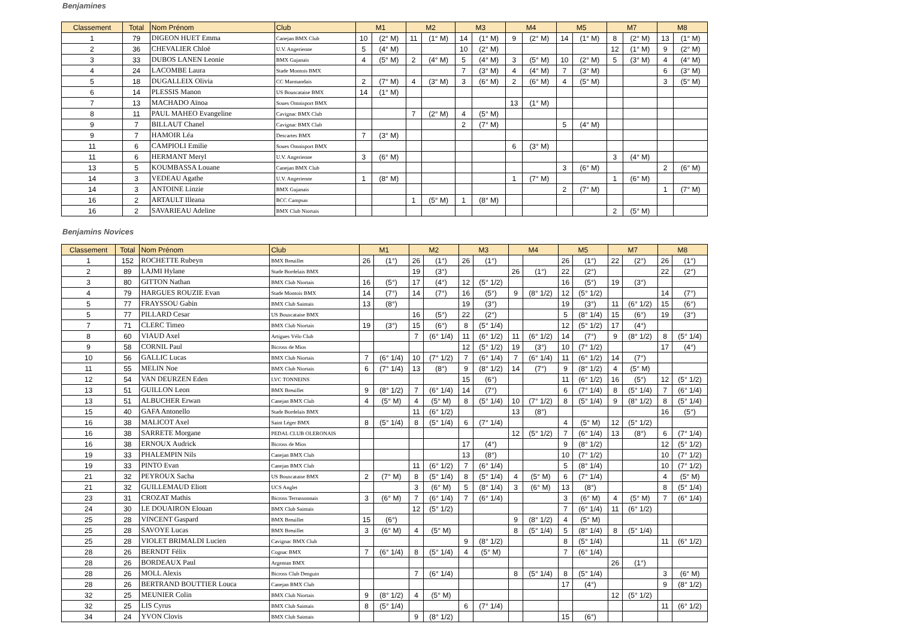Benjamines
| Classement | Total | Nom Prénom | Club | M1 | | M2 | | M3 | | M4 | | M5 | | M7 | | M8 | |
| --- | --- | --- | --- | --- | --- | --- | --- | --- | --- | --- | --- | --- | --- | --- | --- | --- | --- |
| 1 | 79 | DIGEON HUET Emma | Canejan BMX Club | 10 | (2° M) | 11 | (1° M) | 14 | (1° M) | 9 | (2° M) | 14 | (1° M) | 8 | (2° M) | 13 | (1° M) |
| 2 | 36 | CHEVALIER Chloë | U.V. Angerienne | 5 | (4° M) | | | 10 | (2° M) | | | | | 12 | (1° M) | 9 | (2° M) |
| 3 | 33 | DUBOS LANEN Leonie | BMX Gujanais | 4 | (5° M) | 2 | (4° M) | 5 | (4° M) | 3 | (5° M) | 10 | (2° M) | 5 | (3° M) | 4 | (4° M) |
| 4 | 24 | LACOMBE Laura | Stade Montois BMX | | | | | 7 | (3° M) | 4 | (4° M) | 7 | (3° M) | | | 6 | (3° M) |
| 5 | 18 | DUGALLEIX Olivia | CC Marmandais | 2 | (7° M) | 4 | (3° M) | 3 | (6° M) | 2 | (6° M) | 4 | (5° M) | | | 3 | (5° M) |
| 6 | 14 | PLESSIS Manon | US Bouscataise BMX | 14 | (1° M) | | | | | | | | | | | | |
| 7 | 13 | MACHADO Aïnoa | Soues Omnisport BMX | | | | | | | 13 | (1° M) | | | | | | |
| 8 | 11 | PAUL MAHEO Evangeline | Cavignac BMX Club | | | 7 | (2° M) | 4 | (5° M) | | | | | | | | |
| 9 | 7 | BILLAUT Chanel | Cavignac BMX Club | | | | | 2 | (7° M) | | | 5 | (4° M) | | | | |
| 9 | 7 | HAMOIR Léa | Descartes BMX | 7 | (3° M) | | | | | | | | | | | | |
| 11 | 6 | CAMPIOLI Emilie | Soues Omnisport BMX | | | | | | | 6 | (3° M) | | | | | | |
| 11 | 6 | HERMANT Meryl | U.V. Angerienne | 3 | (6° M) | | | | | | | | | 3 | (4° M) | | |
| 13 | 5 | KOUMBASSA Louane | Canejan BMX Club | | | | | | | | | 3 | (6° M) | | | 2 | (6° M) |
| 14 | 3 | VEDEAU Agathe | U.V. Angerienne | 1 | (8° M) | | | | | 1 | (7° M) | | | 1 | (6° M) | | |
| 14 | 3 | ANTOINE Linzie | BMX Gujanais | | | | | | | | | 2 | (7° M) | | | 1 | (7° M) |
| 16 | 2 | ARTAULT Illeana | BCC Campsas | | | 1 | (5° M) | 1 | (8° M) | | | | | | | | |
| 16 | 2 | SAVARIEAU Adeline | BMX Club Niortais | | | | | | | | | | | 2 | (5° M) | | |
Benjamins Novices
| Classement | Total | Nom Prénom | Club | M1 | | M2 | | M3 | | M4 | | M5 | | M7 | | M8 | |
| --- | --- | --- | --- | --- | --- | --- | --- | --- | --- | --- | --- | --- | --- | --- | --- | --- | --- |
| 1 | 152 | ROCHETTE Rubeyn | BMX Breuillet | 26 | (1°) | 26 | (1°) | 26 | (1°) | | | 26 | (1°) | 22 | (2°) | 26 | (1°) |
| 2 | 89 | LAJMI Hylane | Stade Bordelais BMX | | | 19 | (3°) | | | 26 | (1°) | 22 | (2°) | | | 22 | (2°) |
| 3 | 80 | GITTON Nathan | BMX Club Niortais | 16 | (5°) | 17 | (4°) | 12 | (5° 1/2) | | | 16 | (5°) | 19 | (3°) | | |
| 4 | 79 | HARGUES ROUZIE Evan | Stade Montois BMX | 14 | (7°) | 14 | (7°) | 16 | (5°) | 9 | (8° 1/2) | 12 | (5° 1/2) | | | 14 | (7°) |
| 5 | 77 | FRAYSSOU Gabin | BMX Club Saintais | 13 | (8°) | | | 19 | (3°) | | | 19 | (3°) | 11 | (6° 1/2) | 15 | (6°) |
| 5 | 77 | PILLARD Cesar | US Bouscataise BMX | | | 16 | (5°) | 22 | (2°) | | | 5 | (8° 1/4) | 15 | (6°) | 19 | (3°) |
| 7 | 71 | CLERC Timeo | BMX Club Niortais | 19 | (3°) | 15 | (6°) | 8 | (5° 1/4) | | | 12 | (5° 1/2) | 17 | (4°) | | |
| 8 | 60 | VIAUD Axel | Artigues Vélo Club | | | 7 | (6° 1/4) | 11 | (6° 1/2) | 11 | (6° 1/2) | 14 | (7°) | 9 | (8° 1/2) | 8 | (5° 1/4) |
| 9 | 58 | CORNIL Paul | Bicross de Mios | | | | | 12 | (5° 1/2) | 19 | (3°) | 10 | (7° 1/2) | | | 17 | (4°) |
| 10 | 56 | GALLIC Lucas | BMX Club Niortais | 7 | (6° 1/4) | 10 | (7° 1/2) | 7 | (6° 1/4) | 7 | (6° 1/4) | 11 | (6° 1/2) | 14 | (7°) | | |
| 11 | 55 | MELIN Noe | BMX Club Niortais | 6 | (7° 1/4) | 13 | (8°) | 9 | (8° 1/2) | 14 | (7°) | 9 | (8° 1/2) | 4 | (5° M) | | |
| 12 | 54 | VAN DEURZEN Eden | LVC TONNEINS | | | | | 15 | (6°) | | | 11 | (6° 1/2) | 16 | (5°) | 12 | (5° 1/2) |
| 13 | 51 | GUILLON Leon | BMX Breuillet | 9 | (8° 1/2) | 7 | (6° 1/4) | 14 | (7°) | | | 6 | (7° 1/4) | 8 | (5° 1/4) | 7 | (6° 1/4) |
| 13 | 51 | ALBUCHER Erwan | Canejan BMX Club | 4 | (5° M) | 4 | (5° M) | 8 | (5° 1/4) | 10 | (7° 1/2) | 8 | (5° 1/4) | 9 | (8° 1/2) | 8 | (5° 1/4) |
| 15 | 40 | GAFA Antonello | Stade Bordelais BMX | | | 11 | (6° 1/2) | | | 13 | (8°) | | | | | 16 | (5°) |
| 16 | 38 | MALICOT Axel | Saint Léger BMX | 8 | (5° 1/4) | 8 | (5° 1/4) | 6 | (7° 1/4) | | | 4 | (5° M) | 12 | (5° 1/2) | | |
| 16 | 38 | SARRETE Morgane | PEDAL CLUB OLERONAIS | | | | | | | 12 | (5° 1/2) | 7 | (6° 1/4) | 13 | (8°) | 6 | (7° 1/4) |
| 16 | 38 | ERNOUX Audrick | Bicross de Mios | | | | | 17 | (4°) | | | 9 | (8° 1/2) | | | 12 | (5° 1/2) |
| 19 | 33 | PHALEMPIN Nils | Canejan BMX Club | | | | | 13 | (8°) | | | 10 | (7° 1/2) | | | 10 | (7° 1/2) |
| 19 | 33 | PINTO Evan | Canejan BMX Club | | | 11 | (6° 1/2) | 7 | (6° 1/4) | | | 5 | (8° 1/4) | | | 10 | (7° 1/2) |
| 21 | 32 | PEYROUX Sacha | US Bouscataise BMX | 2 | (7° M) | 8 | (5° 1/4) | 8 | (5° 1/4) | 4 | (5° M) | 6 | (7° 1/4) | | | 4 | (5° M) |
| 21 | 32 | GUILLEMAUD Eliott | UCS Anglet | | | 3 | (6° M) | 5 | (8° 1/4) | 3 | (6° M) | 13 | (8°) | | | 8 | (5° 1/4) |
| 23 | 31 | CROZAT Mathis | Bicross Terrassonnais | 3 | (6° M) | 7 | (6° 1/4) | 7 | (6° 1/4) | | | 3 | (6° M) | 4 | (5° M) | 7 | (6° 1/4) |
| 24 | 30 | LE DOUAIRON Elouan | BMX Club Saintais | | | 12 | (5° 1/2) | | | | | 7 | (6° 1/4) | 11 | (6° 1/2) | | |
| 25 | 28 | VINCENT Gaspard | BMX Breuillet | 15 | (6°) | | | | | 9 | (8° 1/2) | 4 | (5° M) | | | | |
| 25 | 28 | SAVOYE Lucas | BMX Breuillet | 3 | (6° M) | 4 | (5° M) | | | 8 | (5° 1/4) | 5 | (8° 1/4) | 8 | (5° 1/4) | | |
| 25 | 28 | VIOLET BRIMALDI Lucien | Cavignac BMX Club | | | | | 9 | (8° 1/2) | | | 8 | (5° 1/4) | | | 11 | (6° 1/2) |
| 28 | 26 | BERNDT Félix | Cognac BMX | 7 | (6° 1/4) | 8 | (5° 1/4) | 4 | (5° M) | | | 7 | (6° 1/4) | | | | |
| 28 | 26 | BORDEAUX Paul | Argentan BMX | | | | | | | | | | | 26 | (1°) | | |
| 28 | 26 | MOLL Alexis | Bicross Club Denguin | | | 7 | (6° 1/4) | | | 8 | (5° 1/4) | 8 | (5° 1/4) | | | 3 | (6° M) |
| 28 | 26 | BERTRAND BOUTTIER Louca | Canejan BMX Club | | | | | | | | | 17 | (4°) | | | 9 | (8° 1/2) |
| 32 | 25 | MEUNIER Colin | BMX Club Niortais | 9 | (8° 1/2) | 4 | (5° M) | | | | | | | 12 | (5° 1/2) | | |
| 32 | 25 | LIS Cyrus | BMX Club Saintais | 8 | (5° 1/4) | | | 6 | (7° 1/4) | | | | | | | 11 | (6° 1/2) |
| 34 | 24 | YVON Clovis | BMX Club Saintais | | | 9 | (8° 1/2) | | | | | 15 | (6°) | | | | |